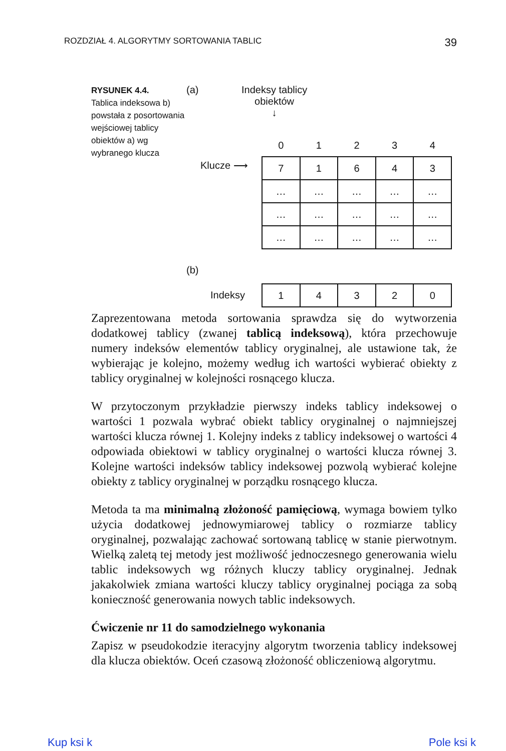ROZDZIAŁ 4. ALGORYTMY SORTOWANIA TABLIC 39
RYSUNEK 4.4.
Tablica indeksowa b) powstała z posortowania wejściowej tablicy obiektów a) wg wybranego klucza
(a)
Indeksy tablicy
obiektów
↓
Klucze ⟶
| 0 | 1 | 2 | 3 | 4 |
| 7 | 1 | 6 | 4 | 3 |
| … | … | … | … | … |
| … | … | … | … | … |
| … | … | … | … | … |
(b)
Indeksy
| 1 | 4 | 3 | 2 | 0 |
Zaprezentowana metoda sortowania sprawdza się do wytworzenia dodatkowej tablicy (zwanej tablicą indeksową), która przechowuje numery indeksów elementów tablicy oryginalnej, ale ustawione tak, że wybierając je kolejno, możemy według ich wartości wybierać obiekty z tablicy oryginalnej w kolejności rosnącego klucza.
W przytoczonym przykładzie pierwszy indeks tablicy indeksowej o wartości 1 pozwala wybrać obiekt tablicy oryginalnej o najmniejszej wartości klucza równej 1. Kolejny indeks z tablicy indeksowej o wartości 4 odpowiada obiektowi w tablicy oryginalnej o wartości klucza równej 3. Kolejne wartości indeksów tablicy indeksowej pozwolą wybierać kolejne obiekty z tablicy oryginalnej w porządku rosnącego klucza.
Metoda ta ma minimalną złożoność pamięciową, wymaga bowiem tylko użycia dodatkowej jednowymiarowej tablicy o rozmiarze tablicy oryginalnej, pozwalając zachować sortowaną tablicę w stanie pierwotnym. Wielką zaletą tej metody jest możliwość jednoczesnego generowania wielu tablic indeksowych wg różnych kluczy tablicy oryginalnej. Jednak jakakolwiek zmiana wartości kluczy tablicy oryginalnej pociąga za sobą konieczność generowania nowych tablic indeksowych.
Ćwiczenie nr 11 do samodzielnego wykonania
Zapisz w pseudokodzie iteracyjny algorytm tworzenia tablicy indeksowej dla klucza obiektów. Oceń czasową złożoność obliczeniową algorytmu.
Kup ksi k Pole ksi k